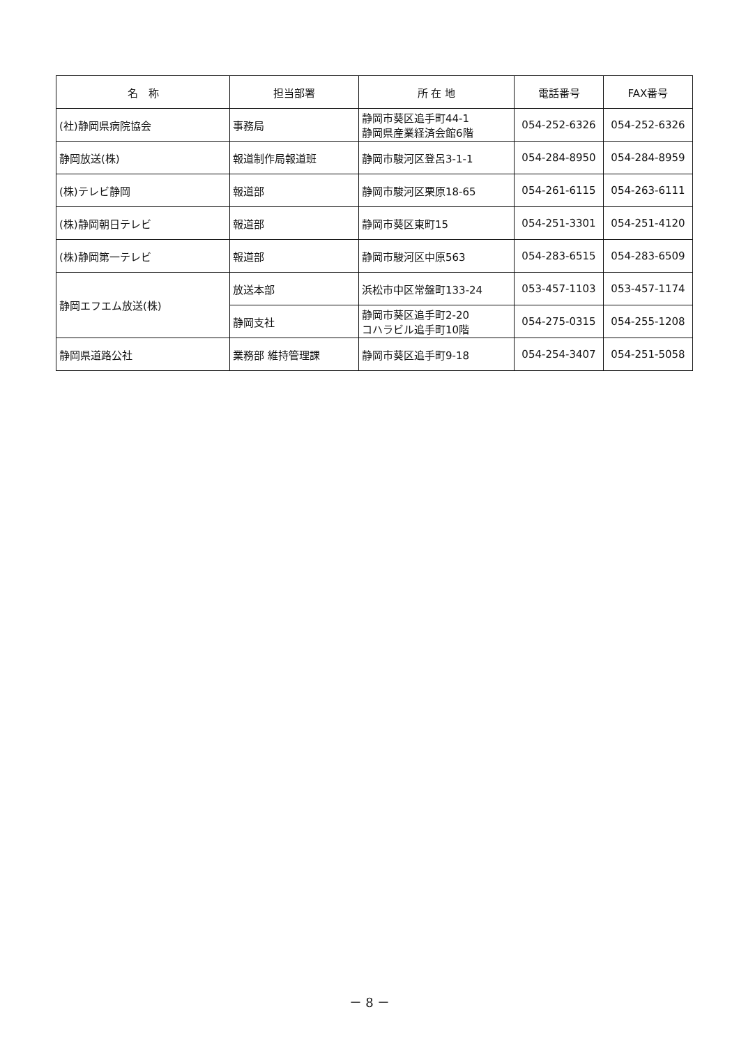| 名 称 | 担当部署 | 所 在 地 | 電話番号 | FAX番号 |
| --- | --- | --- | --- | --- |
| (社)静岡県病院協会 | 事務局 | 静岡市葵区追手町44-1 静岡県産業経済会館6階 | 054-252-6326 | 054-252-6326 |
| 静岡放送(株) | 報道制作局報道班 | 静岡市駿河区登呂3-1-1 | 054-284-8950 | 054-284-8959 |
| (株)テレビ静岡 | 報道部 | 静岡市駿河区栗原18-65 | 054-261-6115 | 054-263-6111 |
| (株)静岡朝日テレビ | 報道部 | 静岡市葵区東町15 | 054-251-3301 | 054-251-4120 |
| (株)静岡第一テレビ | 報道部 | 静岡市駿河区中原563 | 054-283-6515 | 054-283-6509 |
| 静岡エフエム放送(株) | 放送本部 | 浜松市中区常盤町133-24 | 053-457-1103 | 053-457-1174 |
| | 静岡支社 | 静岡市葵区追手町2-20 コハラビル追手町10階 | 054-275-0315 | 054-255-1208 |
| 静岡県道路公社 | 業務部 維持管理課 | 静岡市葵区追手町9-18 | 054-254-3407 | 054-251-5058 |
－ 8 －